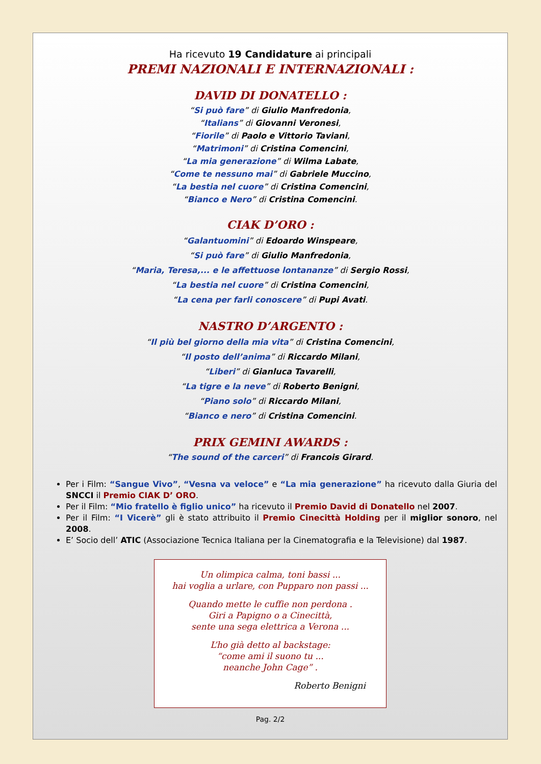Ha ricevuto 19 Candidature ai principali
PREMI NAZIONALI E INTERNAZIONALI :
DAVID DI DONATELLO :
“Si può fare” di Giulio Manfredonia,
“Italians” di Giovanni Veronesi,
“Fiorile” di Paolo e Vittorio Taviani,
“Matrimoni” di Cristina Comencini,
“La mia generazione” di Wilma Labate,
“Come te nessuno mai” di Gabriele Muccino,
“La bestia nel cuore” di Cristina Comencini,
“Bianco e Nero” di Cristina Comencini.
CIAK D’ORO :
“Galantuomini” di Edoardo Winspeare,
“Si può fare” di Giulio Manfredonia,
“Maria, Teresa,... e le affettuose lontananze” di Sergio Rossi,
“La bestia nel cuore” di Cristina Comencini,
“La cena per farli conoscere” di Pupi Avati.
NASTRO D’ARGENTO :
“Il più bel giorno della mia vita” di Cristina Comencini,
“Il posto dell’anima” di Riccardo Milani,
“Liberi” di Gianluca Tavarelli,
“La tigre e la neve” di Roberto Benigni,
“Piano solo” di Riccardo Milani,
“Bianco e nero” di Cristina Comencini.
PRIX GEMINI AWARDS :
“The sound of the carceri” di Francois Girard.
Per i Film: “Sangue Vivo”, “Vesna va veloce” e “La mia generazione” ha ricevuto dalla Giuria del SNCCI il Premio CIAK D’ ORO.
Per il Film: “Mio fratello è figlio unico” ha ricevuto il Premio David di Donatello nel 2007.
Per il Film: “I Vicerè” gli è stato attribuito il Premio Cinecittà Holding per il miglior sonoro, nel 2008.
E’ Socio dell’ ATIC (Associazione Tecnica Italiana per la Cinematografia e la Televisione) dal 1987.
Un olimpica calma, toni bassi ...
hai voglia a urlare, con Pupparo non passi ...
Quando mette le cuffie non perdona .
Giri a Papigno o a Cinecittà,
sente una sega elettrica a Verona ...
L’ho già detto al backstage:
“come ami il suono tu ...
neanche John Cage” .
Roberto Benigni
Pag. 2/2